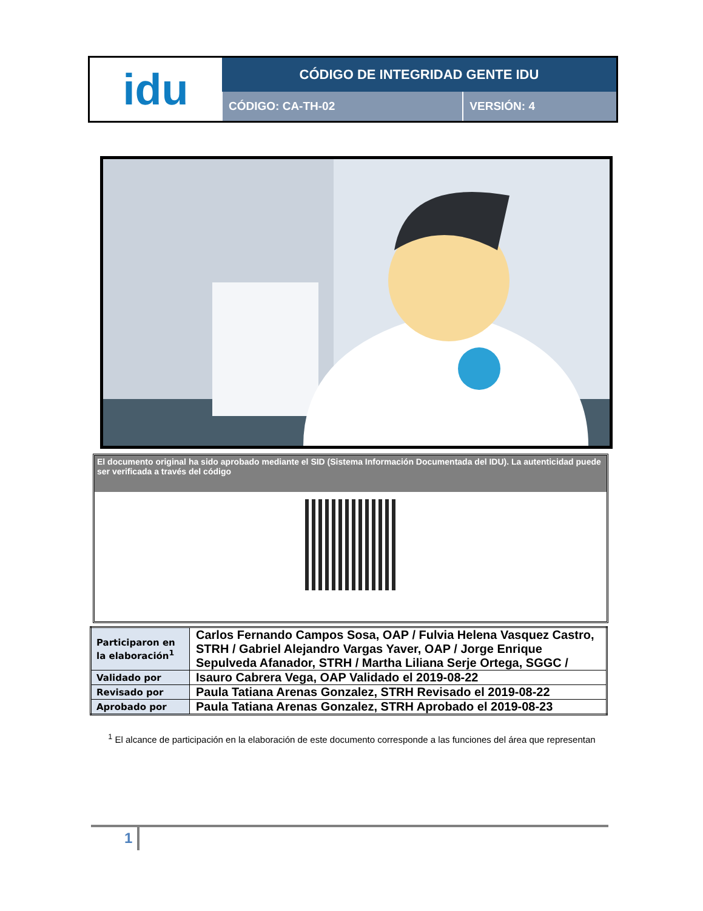| idu | CÓDIGO DE INTEGRIDAD GENTE IDU | |
| | CÓDIGO: CA-TH-02 | VERSIÓN: 4 |
El documento original ha sido aprobado mediante el SID (Sistema Información Documentada del IDU). La autenticidad puede ser verificada a través del código
| Participaron en la elaboración<sup>1</sup> | Carlos Fernando Campos Sosa, OAP / Fulvia Helena Vasquez Castro, STRH / Gabriel Alejandro Vargas Yaver, OAP / Jorge Enrique Sepulveda Afanador, STRH / Martha Liliana Serje Ortega, SGGC / |
| Validado por | Isauro Cabrera Vega, OAP Validado el 2019-08-22 |
| Revisado por | Paula Tatiana Arenas Gonzalez, STRH Revisado el 2019-08-22 |
| Aprobado por | Paula Tatiana Arenas Gonzalez, STRH Aprobado el 2019-08-23 |
<sup>1</sup> El alcance de participación en la elaboración de este documento corresponde a las funciones del área que representan
1